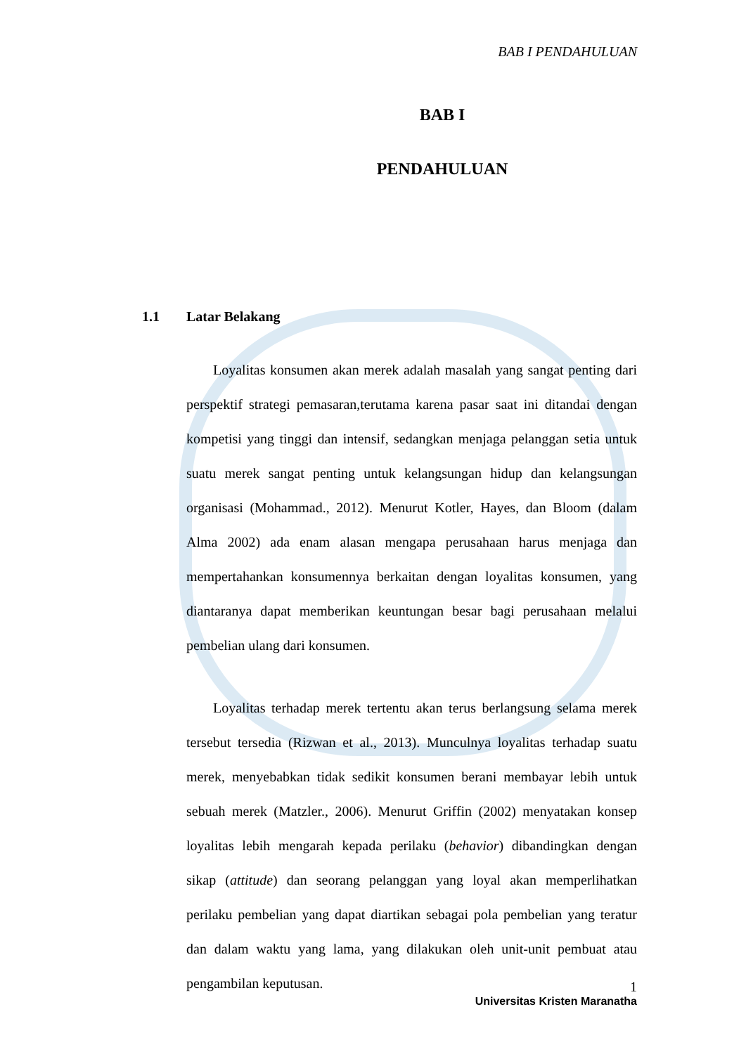BAB I PENDAHULUAN
BAB I
PENDAHULUAN
1.1 Latar Belakang
Loyalitas konsumen akan merek adalah masalah yang sangat penting dari perspektif strategi pemasaran,terutama karena pasar saat ini ditandai dengan kompetisi yang tinggi dan intensif, sedangkan menjaga pelanggan setia untuk suatu merek sangat penting untuk kelangsungan hidup dan kelangsungan organisasi (Mohammad., 2012). Menurut Kotler, Hayes, dan Bloom (dalam Alma 2002) ada enam alasan mengapa perusahaan harus menjaga dan mempertahankan konsumennya berkaitan dengan loyalitas konsumen, yang diantaranya dapat memberikan keuntungan besar bagi perusahaan melalui pembelian ulang dari konsumen.
Loyalitas terhadap merek tertentu akan terus berlangsung selama merek tersebut tersedia (Rizwan et al., 2013). Munculnya loyalitas terhadap suatu merek, menyebabkan tidak sedikit konsumen berani membayar lebih untuk sebuah merek (Matzler., 2006). Menurut Griffin (2002) menyatakan konsep loyalitas lebih mengarah kepada perilaku (behavior) dibandingkan dengan sikap (attitude) dan seorang pelanggan yang loyal akan memperlihatkan perilaku pembelian yang dapat diartikan sebagai pola pembelian yang teratur dan dalam waktu yang lama, yang dilakukan oleh unit-unit pembuat atau pengambilan keputusan.
1
Universitas Kristen Maranatha